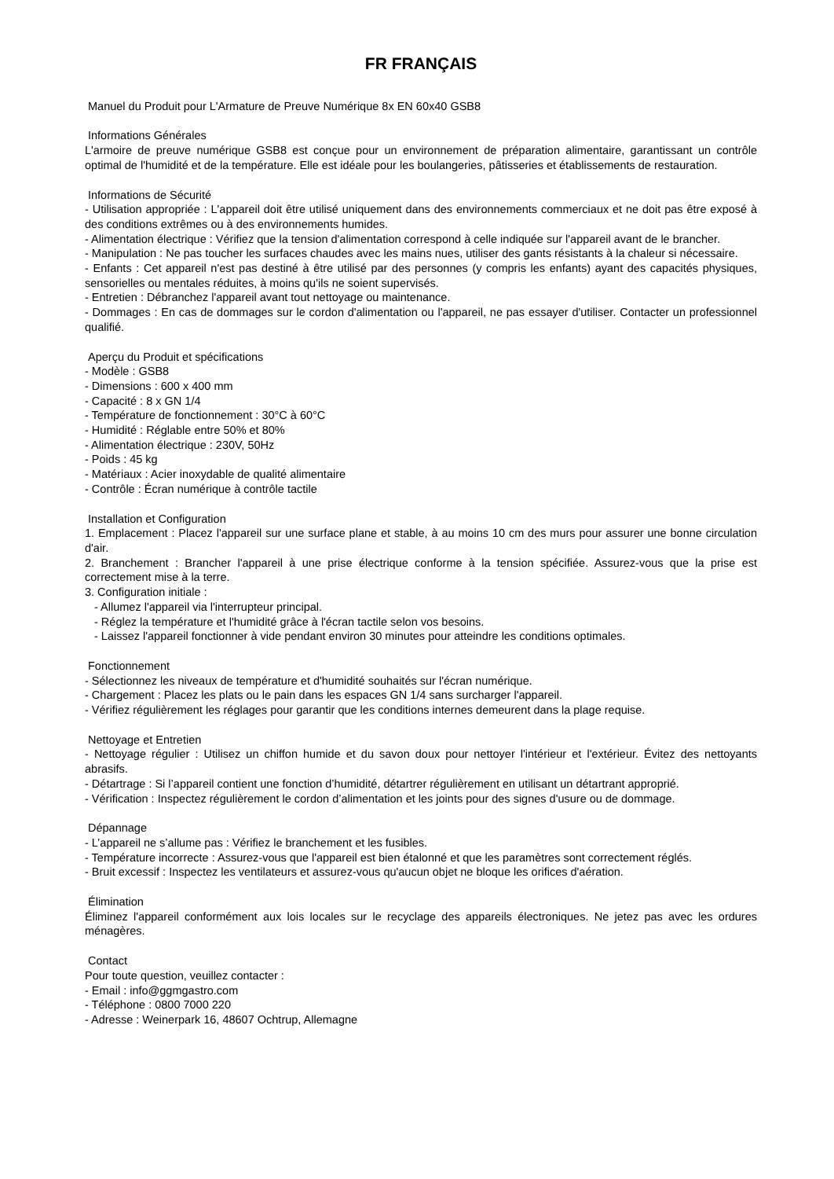FR FRANÇAIS
Manuel du Produit pour L'Armature de Preuve Numérique 8x EN 60x40 GSB8
Informations Générales
L'armoire de preuve numérique GSB8 est conçue pour un environnement de préparation alimentaire, garantissant un contrôle optimal de l'humidité et de la température. Elle est idéale pour les boulangeries, pâtisseries et établissements de restauration.
Informations de Sécurité
- Utilisation appropriée : L'appareil doit être utilisé uniquement dans des environnements commerciaux et ne doit pas être exposé à des conditions extrêmes ou à des environnements humides.
- Alimentation électrique : Vérifiez que la tension d'alimentation correspond à celle indiquée sur l'appareil avant de le brancher.
- Manipulation : Ne pas toucher les surfaces chaudes avec les mains nues, utiliser des gants résistants à la chaleur si nécessaire.
- Enfants : Cet appareil n'est pas destiné à être utilisé par des personnes (y compris les enfants) ayant des capacités physiques, sensorielles ou mentales réduites, à moins qu'ils ne soient supervisés.
- Entretien : Débranchez l'appareil avant tout nettoyage ou maintenance.
- Dommages : En cas de dommages sur le cordon d'alimentation ou l'appareil, ne pas essayer d'utiliser. Contacter un professionnel qualifié.
Aperçu du Produit et spécifications
- Modèle : GSB8
- Dimensions : 600 x 400 mm
- Capacité : 8 x GN 1/4
- Température de fonctionnement : 30°C à 60°C
- Humidité : Réglable entre 50% et 80%
- Alimentation électrique : 230V, 50Hz
- Poids : 45 kg
- Matériaux : Acier inoxydable de qualité alimentaire
- Contrôle : Écran numérique à contrôle tactile
Installation et Configuration
1. Emplacement : Placez l'appareil sur une surface plane et stable, à au moins 10 cm des murs pour assurer une bonne circulation d'air.
2. Branchement : Brancher l'appareil à une prise électrique conforme à la tension spécifiée. Assurez-vous que la prise est correctement mise à la terre.
3. Configuration initiale :
- Allumez l'appareil via l'interrupteur principal.
- Réglez la température et l'humidité grâce à l'écran tactile selon vos besoins.
- Laissez l'appareil fonctionner à vide pendant environ 30 minutes pour atteindre les conditions optimales.
Fonctionnement
- Sélectionnez les niveaux de température et d'humidité souhaités sur l'écran numérique.
- Chargement : Placez les plats ou le pain dans les espaces GN 1/4 sans surcharger l'appareil.
- Vérifiez régulièrement les réglages pour garantir que les conditions internes demeurent dans la plage requise.
Nettoyage et Entretien
- Nettoyage régulier : Utilisez un chiffon humide et du savon doux pour nettoyer l'intérieur et l'extérieur. Évitez des nettoyants abrasifs.
- Détartrage : Si l’appareil contient une fonction d’humidité, détartrer régulièrement en utilisant un détartrant approprié.
- Vérification : Inspectez régulièrement le cordon d’alimentation et les joints pour des signes d'usure ou de dommage.
Dépannage
- L’appareil ne s’allume pas : Vérifiez le branchement et les fusibles.
- Température incorrecte : Assurez-vous que l'appareil est bien étalonné et que les paramètres sont correctement réglés.
- Bruit excessif : Inspectez les ventilateurs et assurez-vous qu'aucun objet ne bloque les orifices d'aération.
Élimination
Éliminez l'appareil conformément aux lois locales sur le recyclage des appareils électroniques. Ne jetez pas avec les ordures ménagères.
Contact
Pour toute question, veuillez contacter :
- Email : info@ggmgastro.com
- Téléphone : 0800 7000 220
- Adresse : Weinerpark 16, 48607 Ochtrup, Allemagne